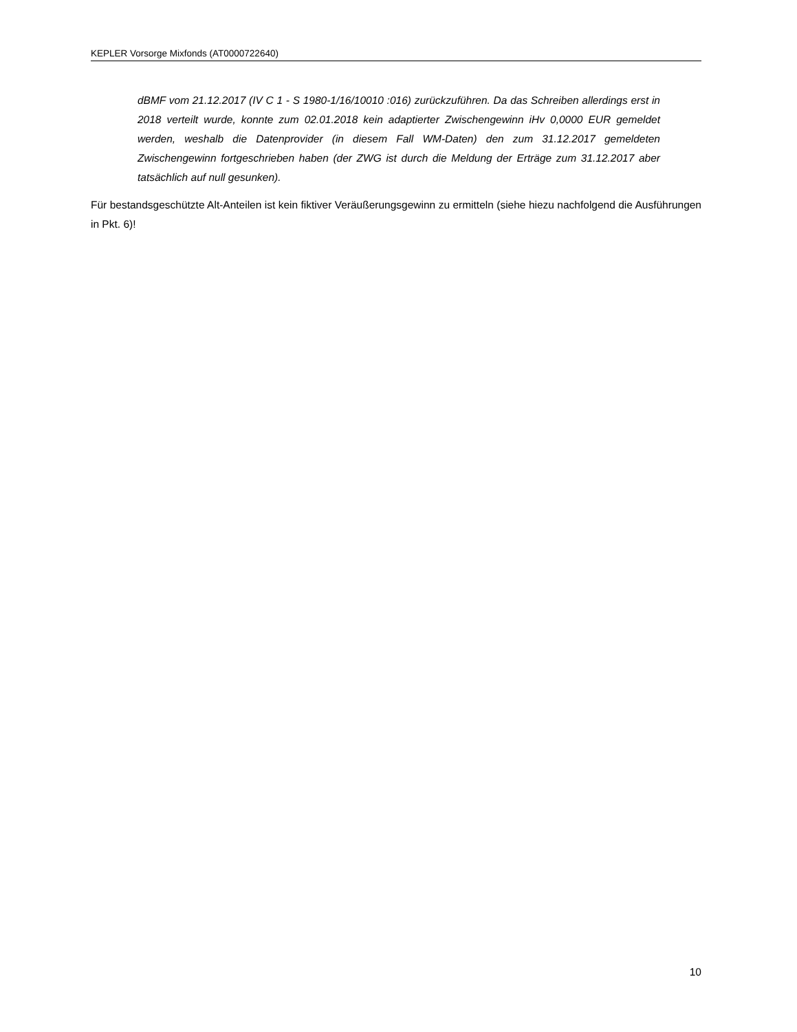KEPLER Vorsorge Mixfonds (AT0000722640)
dBMF vom 21.12.2017 (IV C 1 - S 1980-1/16/10010 :016) zurückzuführen. Da das Schreiben allerdings erst in 2018 verteilt wurde, konnte zum 02.01.2018 kein adaptierter Zwischengewinn iHv 0,0000 EUR gemeldet werden, weshalb die Datenprovider (in diesem Fall WM-Daten) den zum 31.12.2017 gemeldeten Zwischengewinn fortgeschrieben haben (der ZWG ist durch die Meldung der Erträge zum 31.12.2017 aber tatsächlich auf null gesunken).
Für bestandsgeschützte Alt-Anteilen ist kein fiktiver Veräußerungsgewinn zu ermitteln (siehe hiezu nachfolgend die Ausführungen in Pkt. 6)!
10